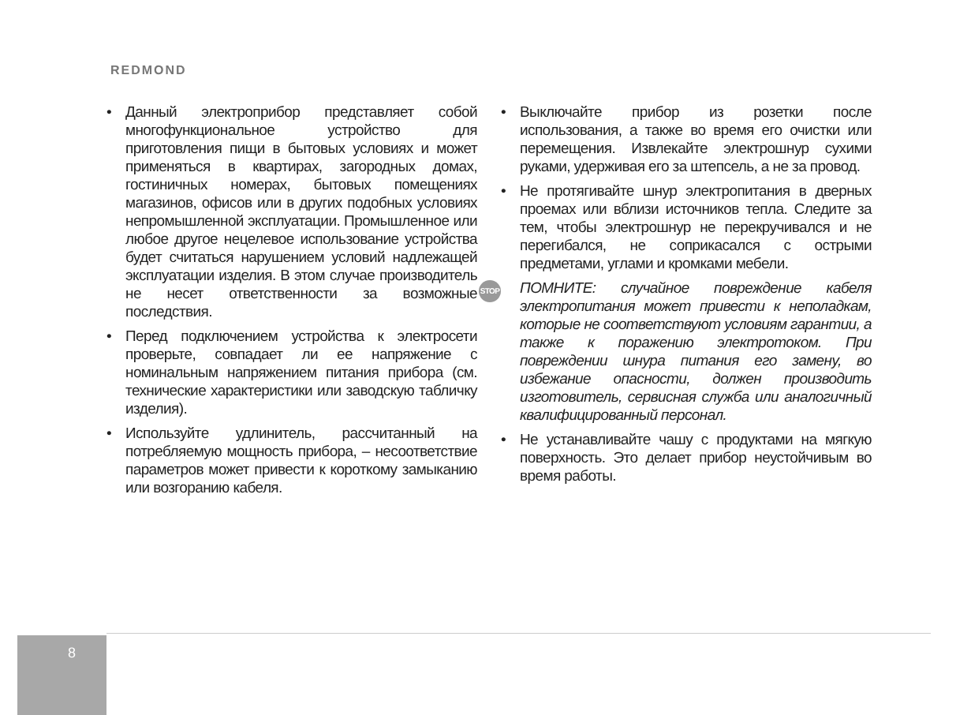REDMOND
• Данный электроприбор представляет собой многофункциональное устройство для приготовления пищи в бытовых условиях и может применяться в квартирах, загородных домах, гостиничных номерах, бытовых помещениях магазинов, офисов или в других подобных условиях непромышленной эксплуатации. Промышленное или любое другое нецелевое использование устройства будет считаться нарушением условий надлежащей эксплуатации изделия. В этом случае производитель не несет ответственности за возможные последствия.
• Перед подключением устройства к электросети проверьте, совпадает ли ее напряжение с номинальным напряжением питания прибора (см. технические характеристики или заводскую табличку изделия).
• Используйте удлинитель, рассчитанный на потребляемую мощность прибора, – несоответствие параметров может привести к короткому замыканию или возгоранию кабеля.
• Выключайте прибор из розетки после использования, а также во время его очистки или перемещения. Извлекайте электрошнур сухими руками, удерживая его за штепсель, а не за провод.
• Не протягивайте шнур электропитания в дверных проемах или вблизи источников тепла. Следите за тем, чтобы электрошнур не перекручивался и не перегибался, не соприкасался с острыми предметами, углами и кромками мебели.
STOP ПОМНИТЕ: случайное повреждение кабеля электропитания может привести к неполадкам, которые не соответствуют условиям гарантии, а также к поражению электротоком. При повреждении шнура питания его замену, во избежание опасности, должен производить изготовитель, сервисная служба или аналогичный квалифицированный персонал.
• Не устанавливайте чашу с продуктами на мягкую поверхность. Это делает прибор неустойчивым во время работы.
8